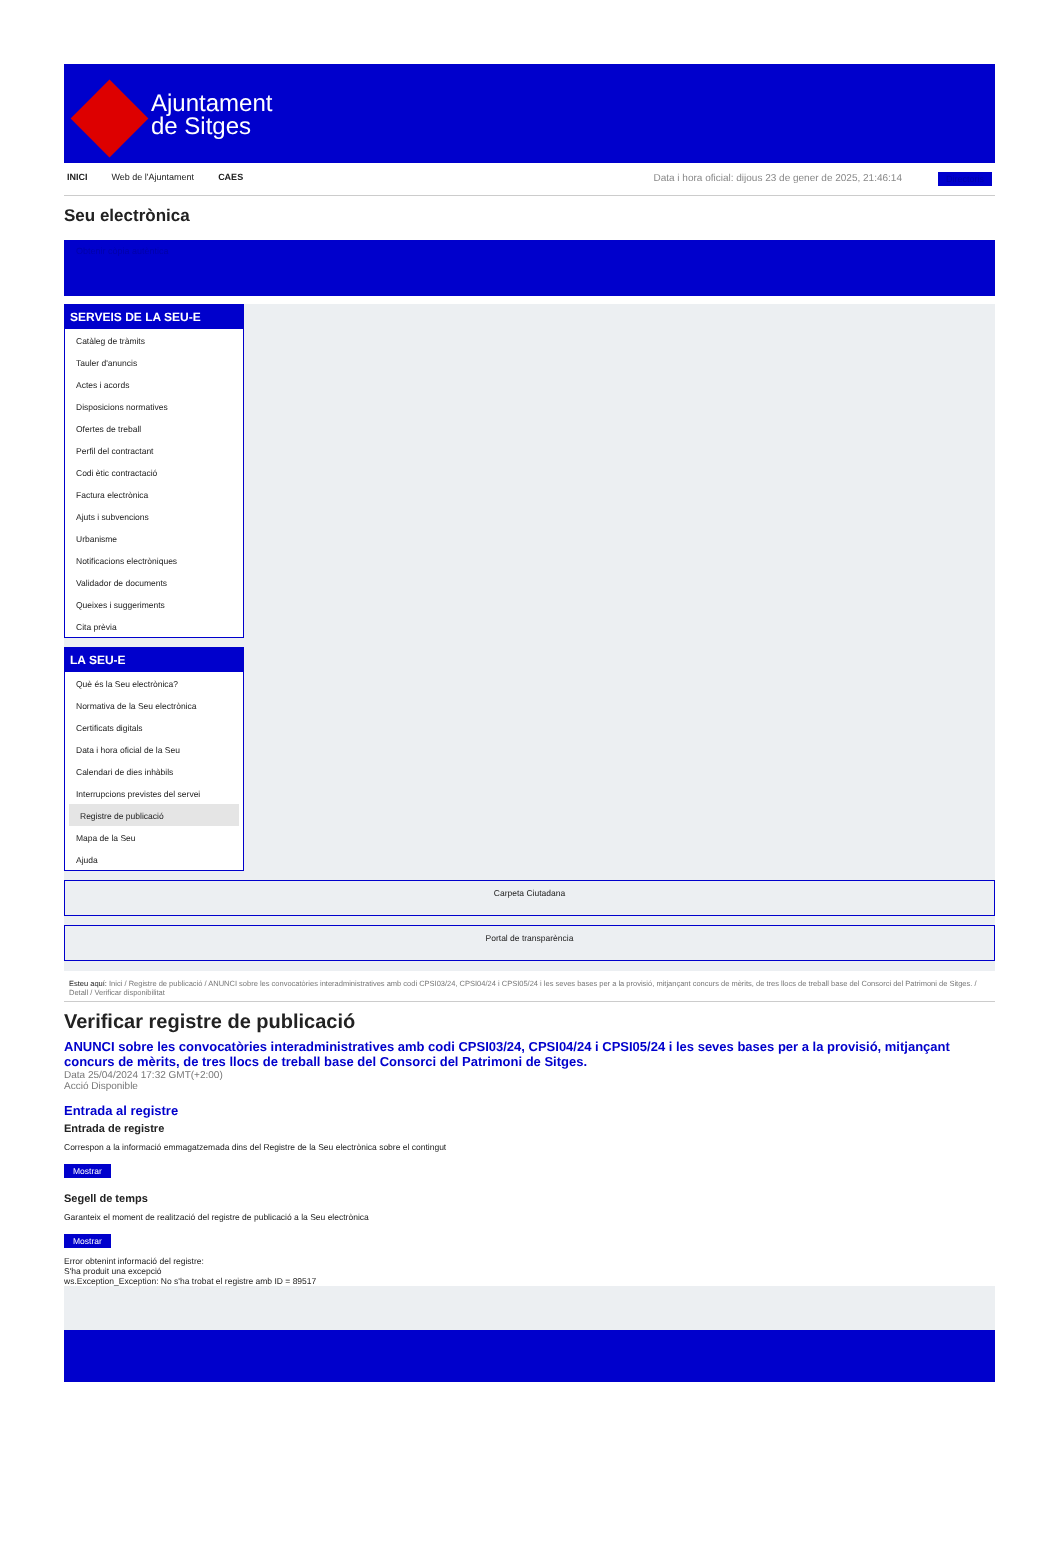Ajuntament
de Sitges
INICI Web de l'Ajuntament CAES Data i hora oficial: dijous 23 de gener de 2025, 21:46:14 Directoris
Seu electrònica
Obtenir còpia autèntica
SERVEIS DE LA SEU-E
Catàleg de tràmits
Tauler d'anuncis
Actes i acords
Disposicions normatives
Ofertes de treball
Perfil del contractant
Codi ètic contractació
Factura electrònica
Ajuts i subvencions
Urbanisme
Notificacions electròniques
Validador de documents
Queixes i suggeriments
Cita prèvia
LA SEU-E
Què és la Seu electrònica?
Normativa de la Seu electrònica
Certificats digitals
Data i hora oficial de la Seu
Calendari de dies inhàbils
Interrupcions previstes del servei
Registre de publicació
Mapa de la Seu
Ajuda
Carpeta Ciutadana
Portal de transparència
Esteu aquí: Inici / Registre de publicació / ANUNCI sobre les convocatòries interadministratives amb codi CPSI03/24, CPSI04/24 i CPSI05/24 i les seves bases per a la provisió, mitjançant concurs de mèrits, de tres llocs de treball base del Consorci del Patrimoni de Sitges. / Detall / Verificar disponibilitat
Verificar registre de publicació
ANUNCI sobre les convocatòries interadministratives amb codi CPSI03/24, CPSI04/24 i CPSI05/24 i les seves bases per a la provisió, mitjançant concurs de mèrits, de tres llocs de treball base del Consorci del Patrimoni de Sitges.
Data 25/04/2024 17:32 GMT(+2:00)
Acció Disponible
Entrada al registre
Entrada de registre
Correspon a la informació emmagatzemada dins del Registre de la Seu electrònica sobre el contingut
Mostrar
Segell de temps
Garanteix el moment de realització del registre de publicació a la Seu electrònica
Mostrar
Error obtenint informació del registre:
S'ha produit una excepció
ws.Exception_Exception: No s'ha trobat el registre amb ID = 89517